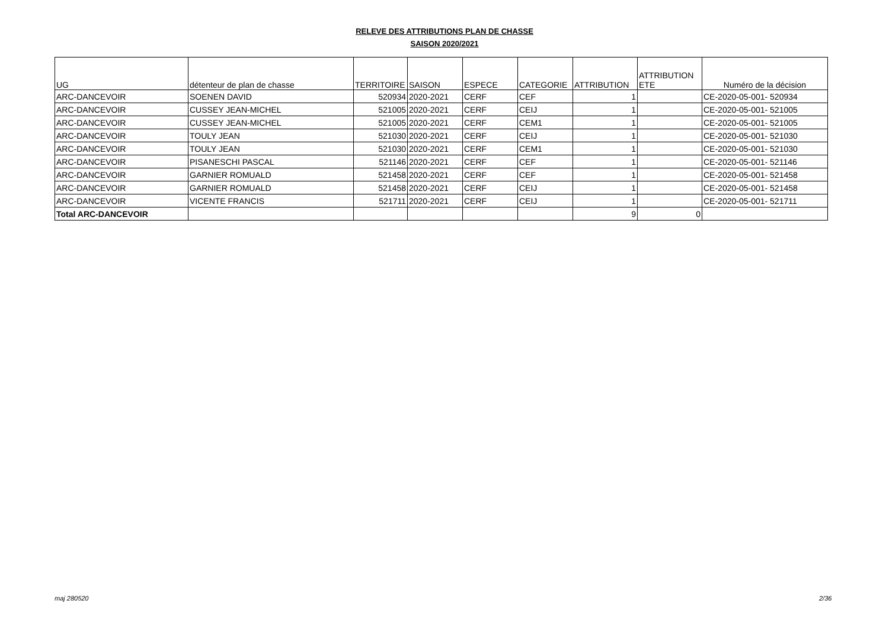RELEVE DES ATTRIBUTIONS PLAN DE CHASSE
SAISON 2020/2021
| UG | détenteur de plan de chasse | TERRITOIRE | SAISON | ESPECE | CATEGORIE | ATTRIBUTION | ATTRIBUTION ETE | Numéro de la décision |
| --- | --- | --- | --- | --- | --- | --- | --- | --- |
| ARC-DANCEVOIR | SOENEN DAVID | 520934 | 2020-2021 | CERF | CEF | 1 | | CE-2020-05-001- 520934 |
| ARC-DANCEVOIR | CUSSEY JEAN-MICHEL | 521005 | 2020-2021 | CERF | CEIJ | 1 | | CE-2020-05-001- 521005 |
| ARC-DANCEVOIR | CUSSEY JEAN-MICHEL | 521005 | 2020-2021 | CERF | CEM1 | 1 | | CE-2020-05-001- 521005 |
| ARC-DANCEVOIR | TOULY JEAN | 521030 | 2020-2021 | CERF | CEIJ | 1 | | CE-2020-05-001- 521030 |
| ARC-DANCEVOIR | TOULY JEAN | 521030 | 2020-2021 | CERF | CEM1 | 1 | | CE-2020-05-001- 521030 |
| ARC-DANCEVOIR | PISANESCHI PASCAL | 521146 | 2020-2021 | CERF | CEF | 1 | | CE-2020-05-001- 521146 |
| ARC-DANCEVOIR | GARNIER ROMUALD | 521458 | 2020-2021 | CERF | CEF | 1 | | CE-2020-05-001- 521458 |
| ARC-DANCEVOIR | GARNIER ROMUALD | 521458 | 2020-2021 | CERF | CEIJ | 1 | | CE-2020-05-001- 521458 |
| ARC-DANCEVOIR | VICENTE FRANCIS | 521711 | 2020-2021 | CERF | CEIJ | 1 | | CE-2020-05-001- 521711 |
| Total ARC-DANCEVOIR | | | | | | 9 | 0 | |
maj 280520 2/36